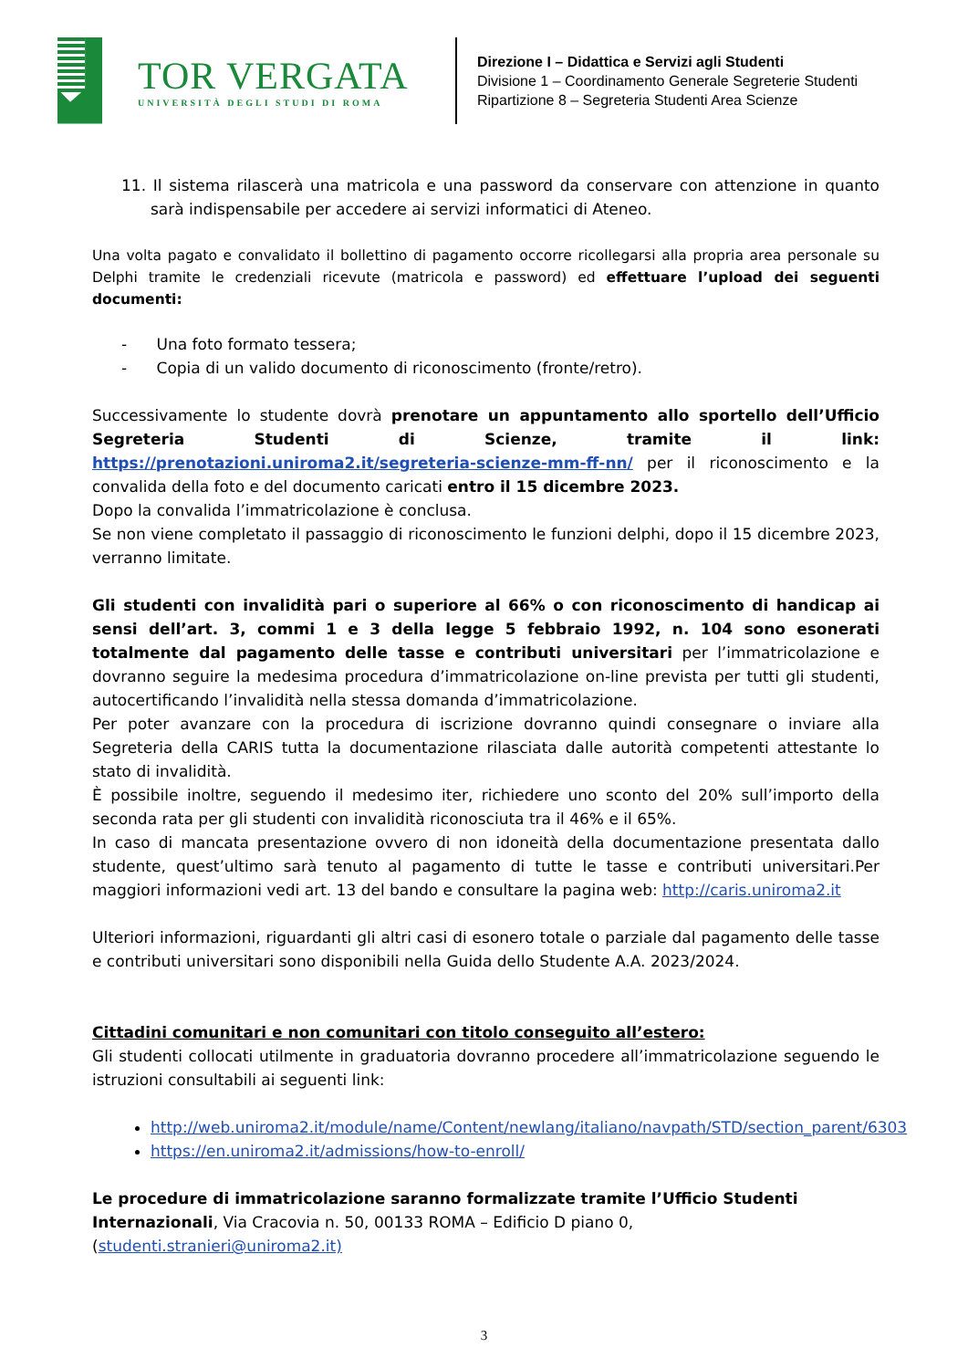TOR VERGATA
UNIVERSITÀ DEGLI STUDI DI ROMA
Direzione I – Didattica e Servizi agli Studenti
Divisione 1 – Coordinamento Generale Segreterie Studenti
Ripartizione 8 – Segreteria Studenti Area Scienze
11. Il sistema rilascerà una matricola e una password da conservare con attenzione in quanto sarà indispensabile per accedere ai servizi informatici di Ateneo.
Una volta pagato e convalidato il bollettino di pagamento occorre ricollegarsi alla propria area personale su Delphi tramite le credenziali ricevute (matricola e password) ed effettuare l’upload dei seguenti documenti:
- Una foto formato tessera;
- Copia di un valido documento di riconoscimento (fronte/retro).
Successivamente lo studente dovrà prenotare un appuntamento allo sportello dell’Ufficio Segreteria Studenti di Scienze, tramite il link: https://prenotazioni.uniroma2.it/segreteria-scienze-mm-ff-nn/ per il riconoscimento e la convalida della foto e del documento caricati entro il 15 dicembre 2023.
Dopo la convalida l’immatricolazione è conclusa.
Se non viene completato il passaggio di riconoscimento le funzioni delphi, dopo il 15 dicembre 2023, verranno limitate.
Gli studenti con invalidità pari o superiore al 66% o con riconoscimento di handicap ai sensi dell’art. 3, commi 1 e 3 della legge 5 febbraio 1992, n. 104 sono esonerati totalmente dal pagamento delle tasse e contributi universitari per l’immatricolazione e dovranno seguire la medesima procedura d’immatricolazione on-line prevista per tutti gli studenti, autocertificando l’invalidità nella stessa domanda d’immatricolazione.
Per poter avanzare con la procedura di iscrizione dovranno quindi consegnare o inviare alla Segreteria della CARIS tutta la documentazione rilasciata dalle autorità competenti attestante lo stato di invalidità.
È possibile inoltre, seguendo il medesimo iter, richiedere uno sconto del 20% sull’importo della seconda rata per gli studenti con invalidità riconosciuta tra il 46% e il 65%.
In caso di mancata presentazione ovvero di non idoneità della documentazione presentata dallo studente, quest’ultimo sarà tenuto al pagamento di tutte le tasse e contributi universitari.Per maggiori informazioni vedi art. 13 del bando e consultare la pagina web: http://caris.uniroma2.it
Ulteriori informazioni, riguardanti gli altri casi di esonero totale o parziale dal pagamento delle tasse e contributi universitari sono disponibili nella Guida dello Studente A.A. 2023/2024.
Cittadini comunitari e non comunitari con titolo conseguito all’estero:
Gli studenti collocati utilmente in graduatoria dovranno procedere all’immatricolazione seguendo le istruzioni consultabili ai seguenti link:
http://web.uniroma2.it/module/name/Content/newlang/italiano/navpath/STD/section_parent/6303
https://en.uniroma2.it/admissions/how-to-enroll/
Le procedure di immatricolazione saranno formalizzate tramite l’Ufficio Studenti Internazionali, Via Cracovia n. 50, 00133 ROMA – Edificio D piano 0, (studenti.stranieri@uniroma2.it)
3